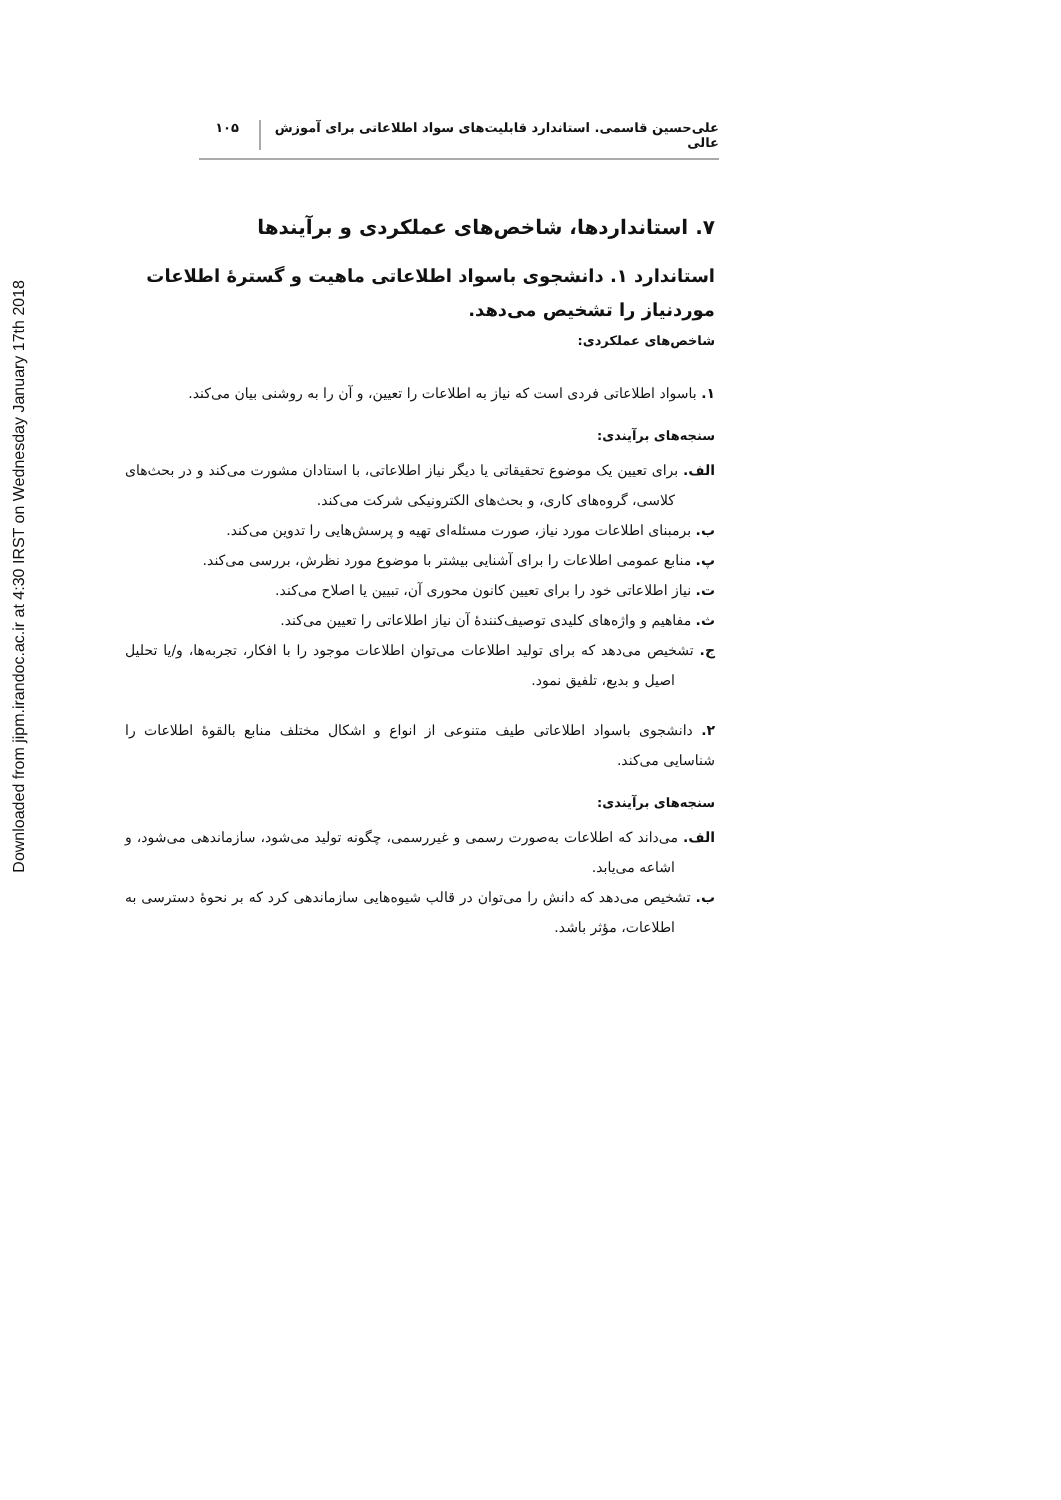Downloaded from jipm.irandoc.ac.ir at 4:30 IRST on Wednesday January 17th 2018
علی‌حسین قاسمی. استاندارد قابلیت‌های سواد اطلاعاتی برای آموزش عالی
۱۰۵
۷. استانداردها، شاخص‌های عملکردی و برآیندها
استاندارد ۱. دانشجوی باسواد اطلاعاتی ماهیت و گسترهٔ اطلاعات موردنیاز را تشخیص می‌دهد.
شاخص‌های عملکردی:
۱. باسواد اطلاعاتی فردی است که نیاز به اطلاعات را تعیین، و آن را به روشنی بیان می‌کند.
سنجه‌های برآیندی:
الف. برای تعیین یک موضوع تحقیقاتی یا دیگر نیاز اطلاعاتی، با استادان مشورت می‌کند و در بحث‌های کلاسی، گروه‌های کاری، و بحث‌های الکترونیکی شرکت می‌کند.
ب. برمبنای اطلاعات مورد نیاز، صورت مسئله‌ای تهیه و پرسش‌هایی را تدوین می‌کند.
پ. منابع عمومی اطلاعات را برای آشنایی بیشتر با موضوع مورد نظرش، بررسی می‌کند.
ت. نیاز اطلاعاتی خود را برای تعیین کانون محوری آن، تبیین یا اصلاح می‌کند.
ث. مفاهیم و واژه‌های کلیدی توصیف‌کنندهٔ آن نیاز اطلاعاتی را تعیین می‌کند.
ج. تشخیص می‌دهد که برای تولید اطلاعات می‌توان اطلاعات موجود را با افکار، تجربه‌ها، و/یا تحلیل اصیل و بدیع، تلفیق نمود.
۲. دانشجوی باسواد اطلاعاتی طیف متنوعی از انواع و اشکال مختلف منابع بالقوهٔ اطلاعات را شناسایی می‌کند.
سنجه‌های برآیندی:
الف. می‌داند که اطلاعات به‌صورت رسمی و غیررسمی، چگونه تولید می‌شود، سازماندهی می‌شود، و اشاعه می‌یابد.
ب. تشخیص می‌دهد که دانش را می‌توان در قالب شیوه‌هایی سازماندهی کرد که بر نحوهٔ دسترسی به اطلاعات، مؤثر باشد.